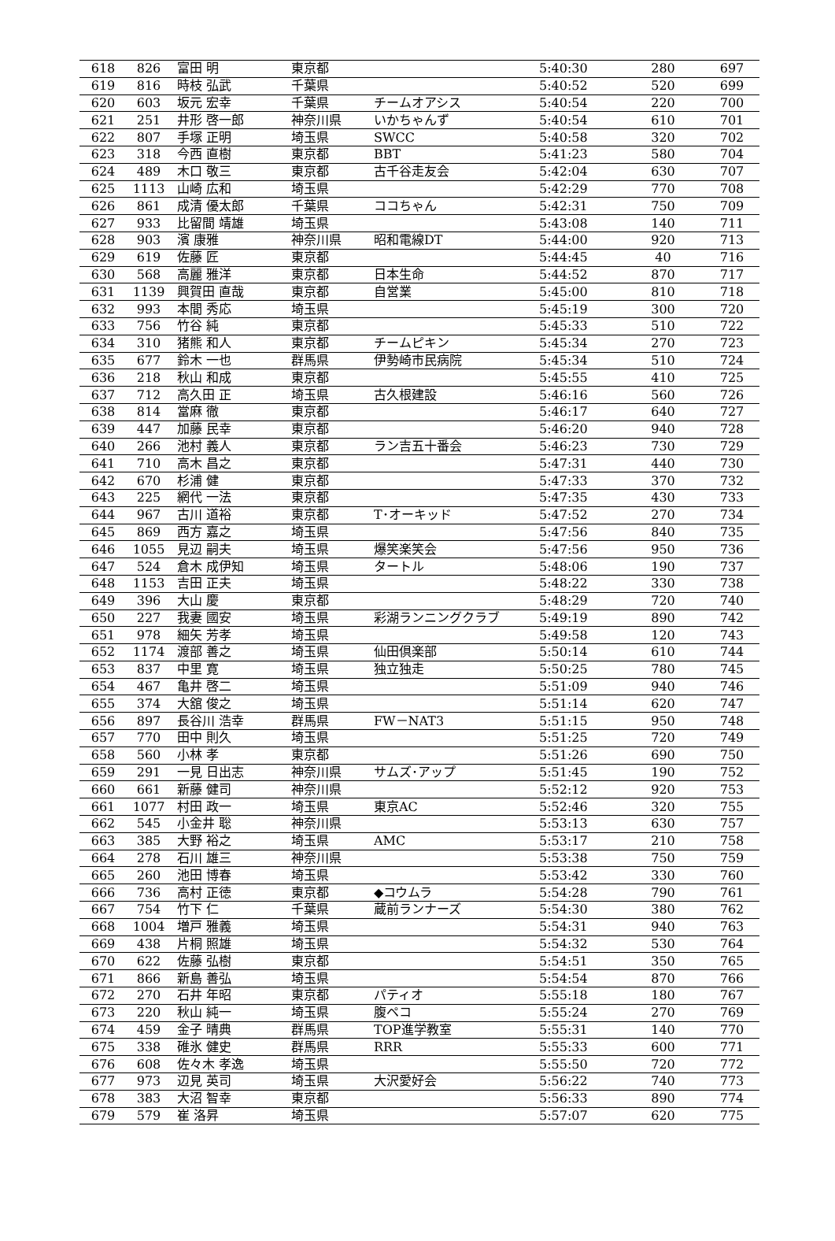| 618 | 826 | 富田 明 | 東京都 | | 5:40:30 | 280 | 697 |
| 619 | 816 | 時枝 弘武 | 千葉県 | | 5:40:52 | 520 | 699 |
| 620 | 603 | 坂元 宏幸 | 千葉県 | チームオアシス | 5:40:54 | 220 | 700 |
| 621 | 251 | 井形 啓一郎 | 神奈川県 | いかちゃんず | 5:40:54 | 610 | 701 |
| 622 | 807 | 手塚 正明 | 埼玉県 | SWCC | 5:40:58 | 320 | 702 |
| 623 | 318 | 今西 直樹 | 東京都 | BBT | 5:41:23 | 580 | 704 |
| 624 | 489 | 木口 敬三 | 東京都 | 古千谷走友会 | 5:42:04 | 630 | 707 |
| 625 | 1113 | 山崎 広和 | 埼玉県 | | 5:42:29 | 770 | 708 |
| 626 | 861 | 成清 優太郎 | 千葉県 | ココちゃん | 5:42:31 | 750 | 709 |
| 627 | 933 | 比留間 靖雄 | 埼玉県 | | 5:43:08 | 140 | 711 |
| 628 | 903 | 濱 康雅 | 神奈川県 | 昭和電線DT | 5:44:00 | 920 | 713 |
| 629 | 619 | 佐藤 匠 | 東京都 | | 5:44:45 | 40 | 716 |
| 630 | 568 | 高麗 雅洋 | 東京都 | 日本生命 | 5:44:52 | 870 | 717 |
| 631 | 1139 | 興賀田 直哉 | 東京都 | 自営業 | 5:45:00 | 810 | 718 |
| 632 | 993 | 本間 秀応 | 埼玉県 | | 5:45:19 | 300 | 720 |
| 633 | 756 | 竹谷 純 | 東京都 | | 5:45:33 | 510 | 722 |
| 634 | 310 | 猪熊 和人 | 東京都 | チームピキン | 5:45:34 | 270 | 723 |
| 635 | 677 | 鈴木 一也 | 群馬県 | 伊勢崎市民病院 | 5:45:34 | 510 | 724 |
| 636 | 218 | 秋山 和成 | 東京都 | | 5:45:55 | 410 | 725 |
| 637 | 712 | 高久田 正 | 埼玉県 | 古久根建設 | 5:46:16 | 560 | 726 |
| 638 | 814 | 當麻 徹 | 東京都 | | 5:46:17 | 640 | 727 |
| 639 | 447 | 加藤 民幸 | 東京都 | | 5:46:20 | 940 | 728 |
| 640 | 266 | 池村 義人 | 東京都 | ラン吉五十番会 | 5:46:23 | 730 | 729 |
| 641 | 710 | 高木 昌之 | 東京都 | | 5:47:31 | 440 | 730 |
| 642 | 670 | 杉浦 健 | 東京都 | | 5:47:33 | 370 | 732 |
| 643 | 225 | 網代 一法 | 東京都 | | 5:47:35 | 430 | 733 |
| 644 | 967 | 古川 道裕 | 東京都 | T･オーキッド | 5:47:52 | 270 | 734 |
| 645 | 869 | 西方 嘉之 | 埼玉県 | | 5:47:56 | 840 | 735 |
| 646 | 1055 | 見辺 嗣夫 | 埼玉県 | 爆笑楽笑会 | 5:47:56 | 950 | 736 |
| 647 | 524 | 倉木 成伊知 | 埼玉県 | タートル | 5:48:06 | 190 | 737 |
| 648 | 1153 | 吉田 正夫 | 埼玉県 | | 5:48:22 | 330 | 738 |
| 649 | 396 | 大山 慶 | 東京都 | | 5:48:29 | 720 | 740 |
| 650 | 227 | 我妻 國安 | 埼玉県 | 彩湖ランニングクラブ | 5:49:19 | 890 | 742 |
| 651 | 978 | 細矢 芳孝 | 埼玉県 | | 5:49:58 | 120 | 743 |
| 652 | 1174 | 渡部 善之 | 埼玉県 | 仙田倶楽部 | 5:50:14 | 610 | 744 |
| 653 | 837 | 中里 寛 | 埼玉県 | 独立独走 | 5:50:25 | 780 | 745 |
| 654 | 467 | 亀井 啓二 | 埼玉県 | | 5:51:09 | 940 | 746 |
| 655 | 374 | 大舘 俊之 | 埼玉県 | | 5:51:14 | 620 | 747 |
| 656 | 897 | 長谷川 浩幸 | 群馬県 | FW－NAT3 | 5:51:15 | 950 | 748 |
| 657 | 770 | 田中 則久 | 埼玉県 | | 5:51:25 | 720 | 749 |
| 658 | 560 | 小林 孝 | 東京都 | | 5:51:26 | 690 | 750 |
| 659 | 291 | 一見 日出志 | 神奈川県 | サムズ･アップ | 5:51:45 | 190 | 752 |
| 660 | 661 | 新藤 健司 | 神奈川県 | | 5:52:12 | 920 | 753 |
| 661 | 1077 | 村田 政一 | 埼玉県 | 東京AC | 5:52:46 | 320 | 755 |
| 662 | 545 | 小金井 聡 | 神奈川県 | | 5:53:13 | 630 | 757 |
| 663 | 385 | 大野 裕之 | 埼玉県 | AMC | 5:53:17 | 210 | 758 |
| 664 | 278 | 石川 雄三 | 神奈川県 | | 5:53:38 | 750 | 759 |
| 665 | 260 | 池田 博春 | 埼玉県 | | 5:53:42 | 330 | 760 |
| 666 | 736 | 高村 正徳 | 東京都 | ◆コウムラ | 5:54:28 | 790 | 761 |
| 667 | 754 | 竹下 仁 | 千葉県 | 蔵前ランナーズ | 5:54:30 | 380 | 762 |
| 668 | 1004 | 増戸 雅義 | 埼玉県 | | 5:54:31 | 940 | 763 |
| 669 | 438 | 片桐 照雄 | 埼玉県 | | 5:54:32 | 530 | 764 |
| 670 | 622 | 佐藤 弘樹 | 東京都 | | 5:54:51 | 350 | 765 |
| 671 | 866 | 新島 善弘 | 埼玉県 | | 5:54:54 | 870 | 766 |
| 672 | 270 | 石井 年昭 | 東京都 | パティオ | 5:55:18 | 180 | 767 |
| 673 | 220 | 秋山 純一 | 埼玉県 | 腹ペコ | 5:55:24 | 270 | 769 |
| 674 | 459 | 金子 晴典 | 群馬県 | TOP進学教室 | 5:55:31 | 140 | 770 |
| 675 | 338 | 碓氷 健史 | 群馬県 | RRR | 5:55:33 | 600 | 771 |
| 676 | 608 | 佐々木 孝逸 | 埼玉県 | | 5:55:50 | 720 | 772 |
| 677 | 973 | 辺見 英司 | 埼玉県 | 大沢愛好会 | 5:56:22 | 740 | 773 |
| 678 | 383 | 大沼 智幸 | 東京都 | | 5:56:33 | 890 | 774 |
| 679 | 579 | 崔 洛昇 | 埼玉県 | | 5:57:07 | 620 | 775 |